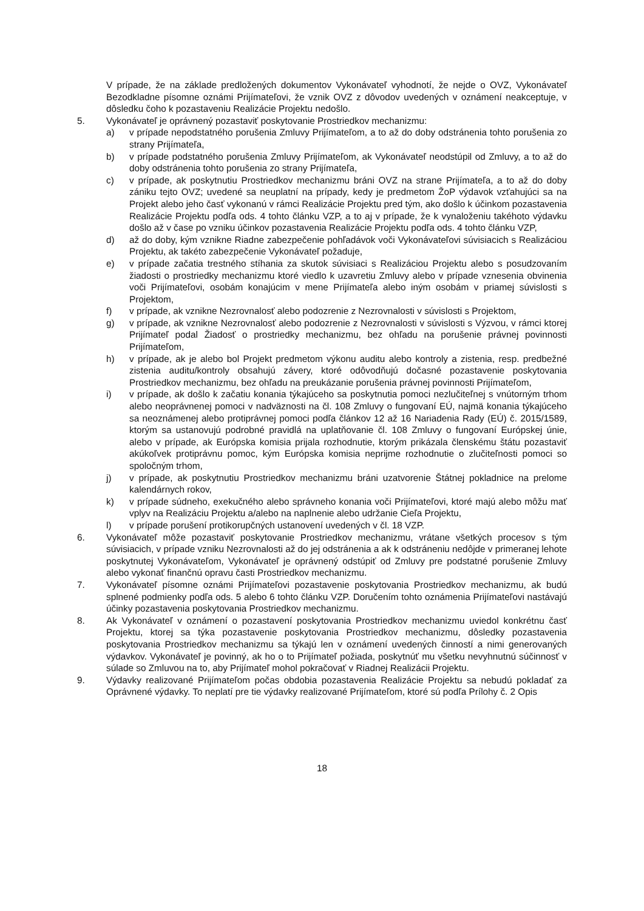V prípade, že na základe predložených dokumentov Vykonávateľ vyhodnotí, že nejde o OVZ, Vykonávateľ Bezodkladne písomne oznámi Prijímateľovi, že vznik OVZ z dôvodov uvedených v oznámení neakceptuje, v dôsledku čoho k pozastaveniu Realizácie Projektu nedošlo.
5. Vykonávateľ je oprávnený pozastaviť poskytovanie Prostriedkov mechanizmu:
a) v prípade nepodstatného porušenia Zmluvy Prijímateľom, a to až do doby odstránenia tohto porušenia zo strany Prijímateľa,
b) v prípade podstatného porušenia Zmluvy Prijímateľom, ak Vykonávateľ neodstúpil od Zmluvy, a to až do doby odstránenia tohto porušenia zo strany Prijímateľa,
c) v prípade, ak poskytnutiu Prostriedkov mechanizmu bráni OVZ na strane Prijímateľa, a to až do doby zániku tejto OVZ; uvedené sa neuplatní na prípady, kedy je predmetom ŽoP výdavok vzťahujúci sa na Projekt alebo jeho časť vykonanú v rámci Realizácie Projektu pred tým, ako došlo k účinkom pozastavenia Realizácie Projektu podľa ods. 4 tohto článku VZP, a to aj v prípade, že k vynaloženiu takéhoto výdavku došlo až v čase po vzniku účinkov pozastavenia Realizácie Projektu podľa ods. 4 tohto článku VZP,
d) až do doby, kým vznikne Riadne zabezpečenie pohľadávok voči Vykonávateľovi súvisiacich s Realizáciou Projektu, ak takéto zabezpečenie Vykonávateľ požaduje,
e) v prípade začatia trestného stíhania za skutok súvisiaci s Realizáciou Projektu alebo s posudzovaním žiadosti o prostriedky mechanizmu ktoré viedlo k uzavretiu Zmluvy alebo v prípade vznesenia obvinenia voči Prijímateľovi, osobám konajúcim v mene Prijímateľa alebo iným osobám v priamej súvislosti s Projektom,
f) v prípade, ak vznikne Nezrovnalosť alebo podozrenie z Nezrovnalosti v súvislosti s Projektom,
g) v prípade, ak vznikne Nezrovnalosť alebo podozrenie z Nezrovnalosti v súvislosti s Výzvou, v rámci ktorej Prijímateľ podal Žiadosť o prostriedky mechanizmu, bez ohľadu na porušenie právnej povinnosti Prijímateľom,
h) v prípade, ak je alebo bol Projekt predmetom výkonu auditu alebo kontroly a zistenia, resp. predbežné zistenia auditu/kontroly obsahujú závery, ktoré odôvodňujú dočasné pozastavenie poskytovania Prostriedkov mechanizmu, bez ohľadu na preukázanie porušenia právnej povinnosti Prijímateľom,
i) v prípade, ak došlo k začatiu konania týkajúceho sa poskytnutia pomoci nezlučiteľnej s vnútorným trhom alebo neoprávnenej pomoci v nadväznosti na čl. 108 Zmluvy o fungovaní EÚ, najmä konania týkajúceho sa neoznámenej alebo protiprávnej pomoci podľa článkov 12 až 16 Nariadenia Rady (EÚ) č. 2015/1589, ktorým sa ustanovujú podrobné pravidlá na uplatňovanie čl. 108 Zmluvy o fungovaní Európskej únie, alebo v prípade, ak Európska komisia prijala rozhodnutie, ktorým prikázala členskému štátu pozastaviť akúkoľvek protiprávnu pomoc, kým Európska komisia neprijme rozhodnutie o zlučiteľnosti pomoci so spoločným trhom,
j) v prípade, ak poskytnutiu Prostriedkov mechanizmu bráni uzatvorenie Štátnej pokladnice na prelome kalendárnych rokov,
k) v prípade súdneho, exekučného alebo správneho konania voči Prijímateľovi, ktoré majú alebo môžu mať vplyv na Realizáciu Projektu a/alebo na naplnenie alebo udržanie Cieľa Projektu,
l) v prípade porušení protikorupčných ustanovení uvedených v čl. 18 VZP.
6. Vykonávateľ môže pozastaviť poskytovanie Prostriedkov mechanizmu, vrátane všetkých procesov s tým súvisiacich, v prípade vzniku Nezrovnalosti až do jej odstránenia a ak k odstráneniu nedôjde v primeranej lehote poskytnutej Vykonávateľom, Vykonávateľ je oprávnený odstúpiť od Zmluvy pre podstatné porušenie Zmluvy alebo vykonať finančnú opravu časti Prostriedkov mechanizmu.
7. Vykonávateľ písomne oznámi Prijímateľovi pozastavenie poskytovania Prostriedkov mechanizmu, ak budú splnené podmienky podľa ods. 5 alebo 6 tohto článku VZP. Doručením tohto oznámenia Prijímateľovi nastávajú účinky pozastavenia poskytovania Prostriedkov mechanizmu.
8. Ak Vykonávateľ v oznámení o pozastavení poskytovania Prostriedkov mechanizmu uviedol konkrétnu časť Projektu, ktorej sa týka pozastavenie poskytovania Prostriedkov mechanizmu, dôsledky pozastavenia poskytovania Prostriedkov mechanizmu sa týkajú len v oznámení uvedených činností a nimi generovaných výdavkov. Vykonávateľ je povinný, ak ho o to Prijímateľ požiada, poskytnúť mu všetku nevyhnutnú súčinnosť v súlade so Zmluvou na to, aby Prijímateľ mohol pokračovať v Riadnej Realizácii Projektu.
9. Výdavky realizované Prijímateľom počas obdobia pozastavenia Realizácie Projektu sa nebudú pokladať za Oprávnené výdavky. To neplatí pre tie výdavky realizované Prijímateľom, ktoré sú podľa Prílohy č. 2 Opis
18